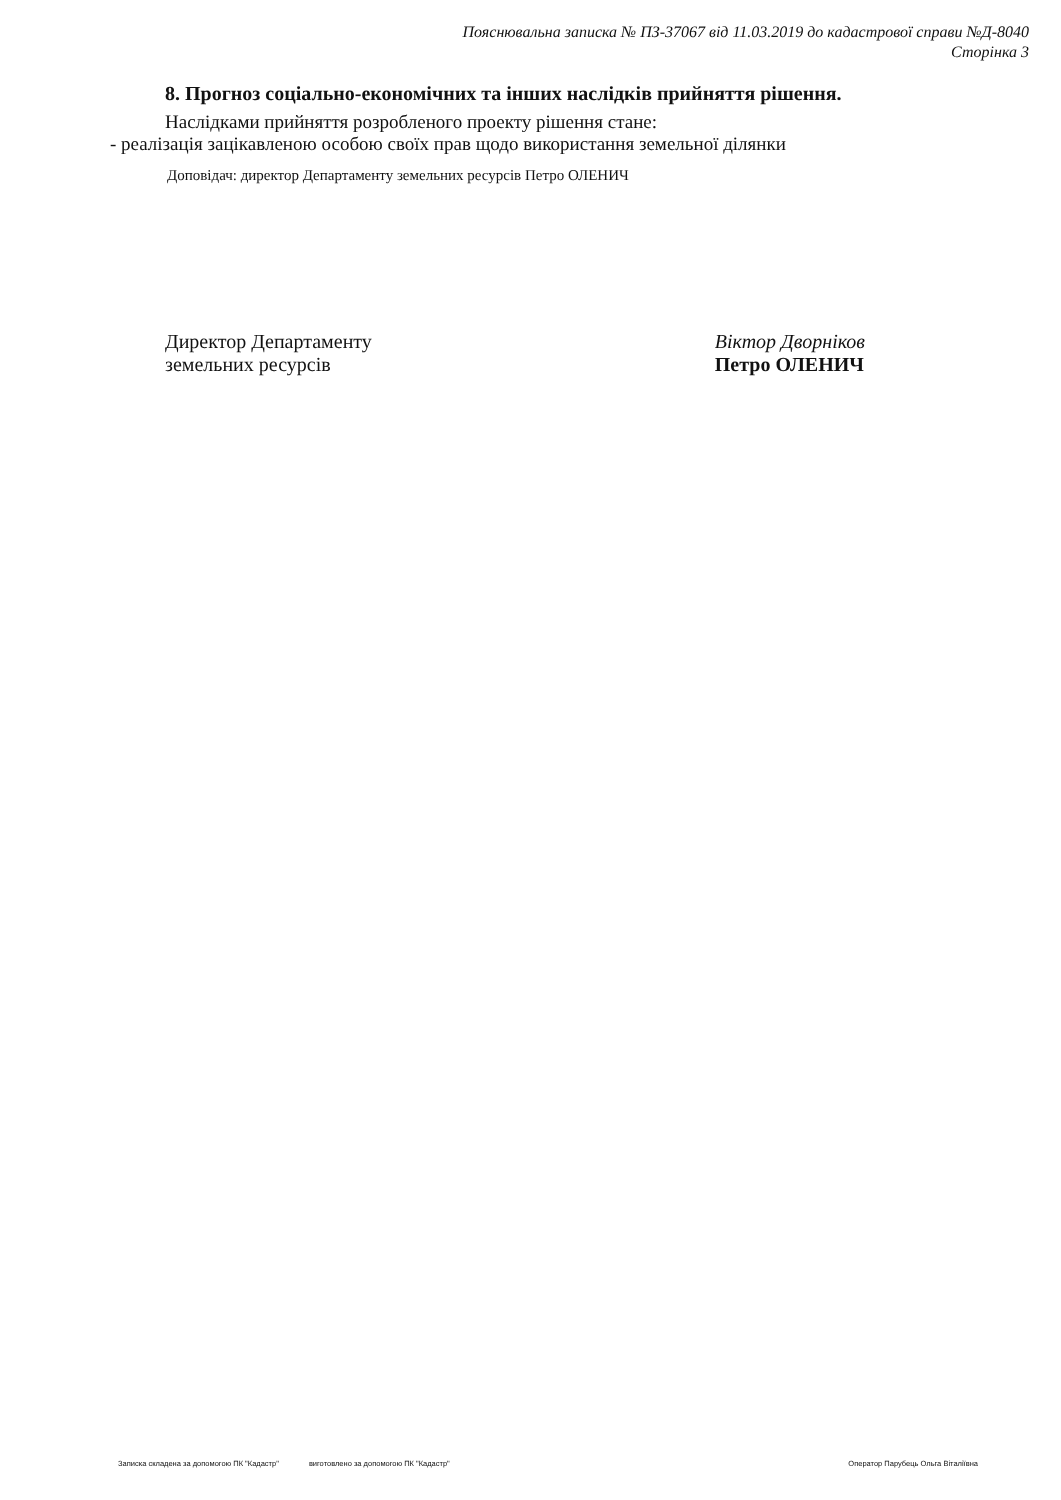Пояснювальна записка № ПЗ-37067 від 11.03.2019 до кадастрової справи №Д-8040
Сторінка 3
8. Прогноз соціально-економічних та інших наслідків прийняття рішення.
Наслідками прийняття розробленого проекту рішення стане:
- реалізація зацікавленою особою своїх прав щодо використання земельної ділянки
Доповідач: директор Департаменту земельних ресурсів Петро ОЛЕНИЧ
Директор Департаменту
земельних ресурсів
Віктор Дворніков
Петро ОЛЕНИЧ
Записка складена за допомогою ПК "Кадастр" виготовлено за допомогою ПК "Кадастр" Оператор Парубець Ольга Віталіївна